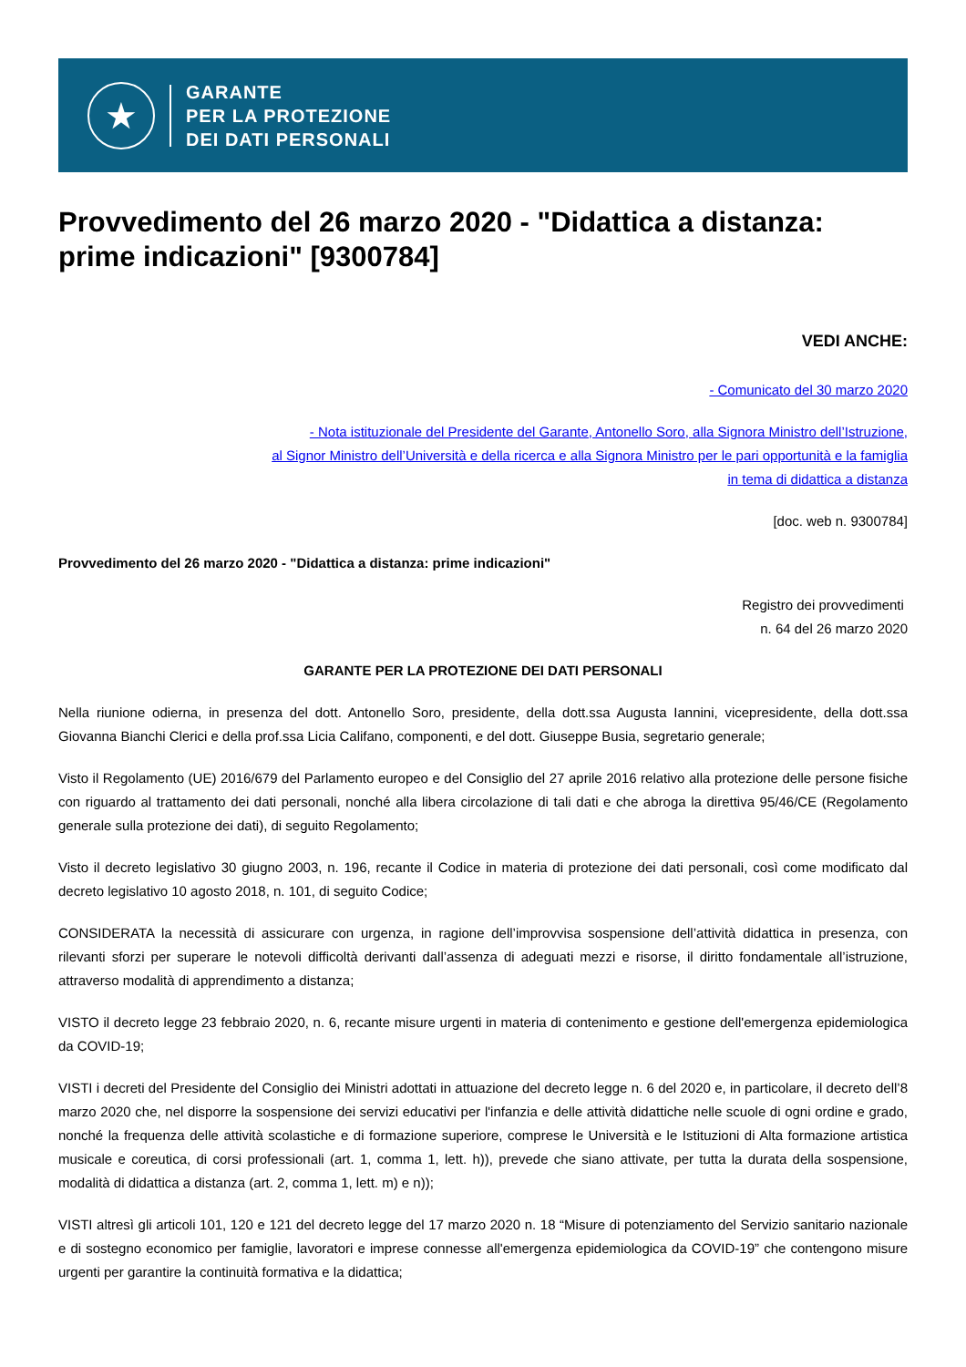★
GARANTE
PER LA PROTEZIONE
DEI DATI PERSONALI
Provvedimento del 26 marzo 2020 - "Didattica a distanza: prime indicazioni" [9300784]
VEDI ANCHE:
- Comunicato del 30 marzo 2020
- Nota istituzionale del Presidente del Garante, Antonello Soro, alla Signora Ministro dell’Istruzione,
al Signor Ministro dell’Università e della ricerca e alla Signora Ministro per le pari opportunità e la famiglia
in tema di didattica a distanza
[doc. web n. 9300784]
Provvedimento del 26 marzo 2020 - "Didattica a distanza: prime indicazioni"
Registro dei provvedimenti
n. 64 del 26 marzo 2020
GARANTE PER LA PROTEZIONE DEI DATI PERSONALI
Nella riunione odierna, in presenza del dott. Antonello Soro, presidente, della dott.ssa Augusta Iannini, vicepresidente, della dott.ssa Giovanna Bianchi Clerici e della prof.ssa Licia Califano, componenti, e del dott. Giuseppe Busia, segretario generale;
Visto il Regolamento (UE) 2016/679 del Parlamento europeo e del Consiglio del 27 aprile 2016 relativo alla protezione delle persone fisiche con riguardo al trattamento dei dati personali, nonché alla libera circolazione di tali dati e che abroga la direttiva 95/46/CE (Regolamento generale sulla protezione dei dati), di seguito Regolamento;
Visto il decreto legislativo 30 giugno 2003, n. 196, recante il Codice in materia di protezione dei dati personali, così come modificato dal decreto legislativo 10 agosto 2018, n. 101, di seguito Codice;
CONSIDERATA la necessità di assicurare con urgenza, in ragione dell’improvvisa sospensione dell’attività didattica in presenza, con rilevanti sforzi per superare le notevoli difficoltà derivanti dall’assenza di adeguati mezzi e risorse, il diritto fondamentale all’istruzione, attraverso modalità di apprendimento a distanza;
VISTO il decreto legge 23 febbraio 2020, n. 6, recante misure urgenti in materia di contenimento e gestione dell'emergenza epidemiologica da COVID-19;
VISTI i decreti del Presidente del Consiglio dei Ministri adottati in attuazione del decreto legge n. 6 del 2020 e, in particolare, il decreto dell’8 marzo 2020 che, nel disporre la sospensione dei servizi educativi per l'infanzia e delle attività didattiche nelle scuole di ogni ordine e grado, nonché la frequenza delle attività scolastiche e di formazione superiore, comprese le Università e le Istituzioni di Alta formazione artistica musicale e coreutica, di corsi professionali (art. 1, comma 1, lett. h)), prevede che siano attivate, per tutta la durata della sospensione, modalità di didattica a distanza (art. 2, comma 1, lett. m) e n));
VISTI altresì gli articoli 101, 120 e 121 del decreto legge del 17 marzo 2020 n. 18 “Misure di potenziamento del Servizio sanitario nazionale e di sostegno economico per famiglie, lavoratori e imprese connesse all'emergenza epidemiologica da COVID-19” che contengono misure urgenti per garantire la continuità formativa e la didattica;